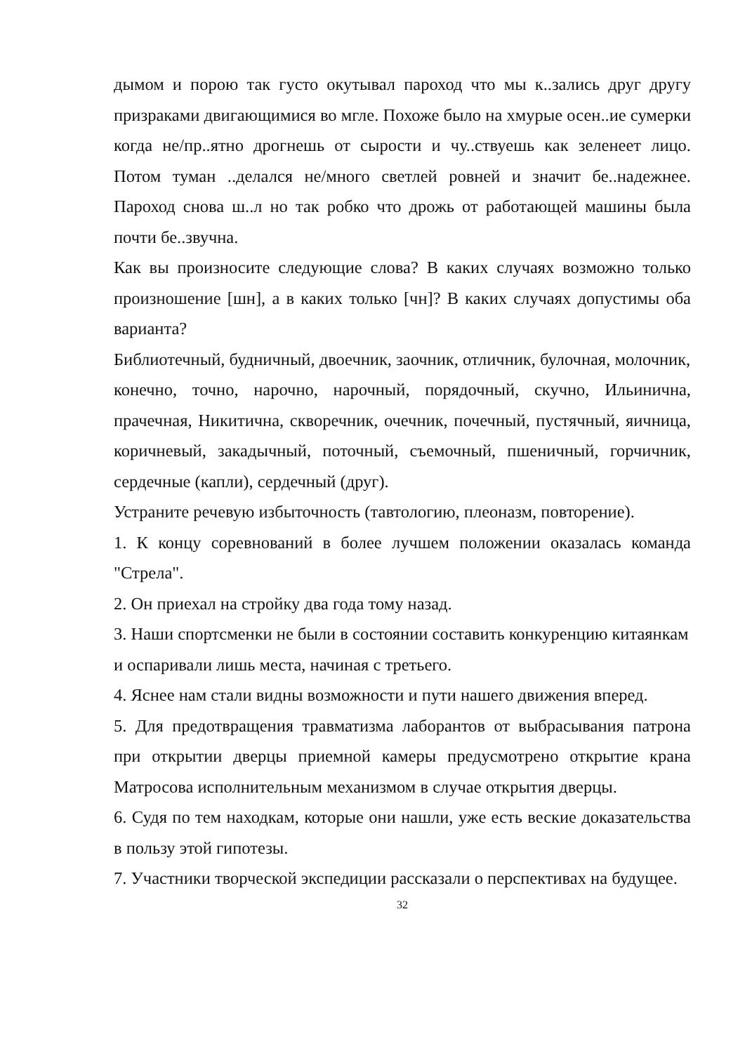дымом и порою так густо окутывал пароход что мы к..зались друг другу призраками двигающимися во мгле. Похоже было на хмурые осен..ие сумерки когда не/пр..ятно дрогнешь от сырости и чу..ствуешь как зеленеет лицо. Потом туман ..делался не/много светлей ровней и значит бе..надежнее. Пароход снова ш..л но так робко что дрожь от работающей машины была почти бе..звучна.
Как вы произносите следующие слова? В каких случаях возможно только произношение [шн], а в каких только [чн]? В каких случаях допустимы оба варианта?
Библиотечный, будничный, двоечник, заочник, отличник, булочная, молочник,
конечно, точно, нарочно, нарочный, порядочный, скучно, Ильинична, прачечная, Никитична, скворечник, очечник, почечный, пустячный, яичница, коричневый, закадычный, поточный, съемочный, пшеничный, горчичник, сердечные (капли), сердечный (друг).
Устраните речевую избыточность (тавтологию, плеоназм, повторение).
1. К концу соревнований в более лучшем положении оказалась команда "Стрела".
2. Он приехал на стройку два года тому назад.
3. Наши спортсменки не были в состоянии составить конкуренцию китаянкам
и оспаривали лишь места, начиная с третьего.
4. Яснее нам стали видны возможности и пути нашего движения вперед.
5. Для предотвращения травматизма лаборантов от выбрасывания патрона при открытии дверцы приемной камеры предусмотрено открытие крана Матросова исполнительным механизмом в случае открытия дверцы.
6. Судя по тем находкам, которые они нашли, уже есть веские доказательства в пользу этой гипотезы.
7. Участники творческой экспедиции рассказали о перспективах на будущее.
32